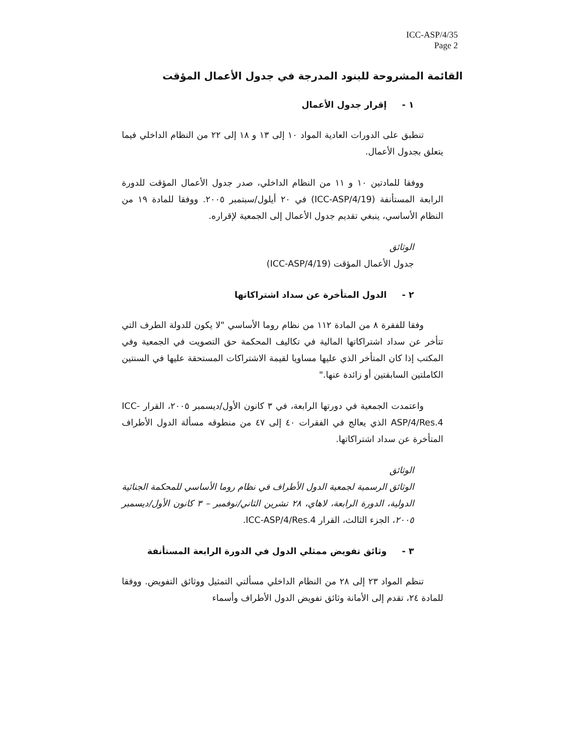ICC-ASP/4/35
Page 2
القائمة المشروحة للبنود المدرجة في جدول الأعمال المؤقت
١ - إقرار جدول الأعمال
تنطبق على الدورات العادية المواد ١٠ إلى ١٣ و ١٨ إلى ٢٢ من النظام الداخلي فيما يتعلق بجدول الأعمال.
ووفقا للمادتين ١٠ و ١١ من النظام الداخلي، صدر جدول الأعمال المؤقت للدورة الرابعة المستأنفة (ICC-ASP/4/19) في ٢٠ أيلول/سبتمبر ٢٠٠٥. ووفقا للمادة ١٩ من النظام الأساسي، ينبغي تقديم جدول الأعمال إلى الجمعية لإقراره.
الوثائق
جدول الأعمال المؤقت (ICC-ASP/4/19)
٢ - الدول المتأخرة عن سداد اشتراكاتها
وفقا للفقرة ٨ من المادة ١١٢ من نظام روما الأساسي "لا يكون للدولة الطرف التي تتأخر عن سداد اشتراكاتها المالية في تكاليف المحكمة حق التصويت في الجمعية وفي المكتب إذا كان المتأخر الذي عليها مساويا لقيمة الاشتراكات المستحقة عليها في السنتين الكاملتين السابقتين أو زائدة عنها."
واعتمدت الجمعية في دورتها الرابعة، في ٣ كانون الأول/ديسمبر ٢٠٠٥، القرار ICC-ASP/4/Res.4 الذي يعالج في الفقرات ٤٠ إلى ٤٧ من منطوقه مسألة الدول الأطراف المتأخرة عن سداد اشتراكاتها.
الوثائق
الوثائق الرسمية لجمعية الدول الأطراف في نظام روما الأساسي للمحكمة الجنائية الدولية، الدورة الرابعة، لاهاي، ٢٨ تشرين الثاني/نوفمبر – ٣ كانون الأول/ديسمبر ٢٠٠٥، الجزء الثالث، القرار ICC-ASP/4/Res.4.
٣ - وثائق تفويض ممثلي الدول في الدورة الرابعة المستأنفة
تنظم المواد ٢٣ إلى ٢٨ من النظام الداخلي مسألتي التمثيل ووثائق التفويض. ووفقا للمادة ٢٤، تقدم إلى الأمانة وثائق تفويض الدول الأطراف وأسماء